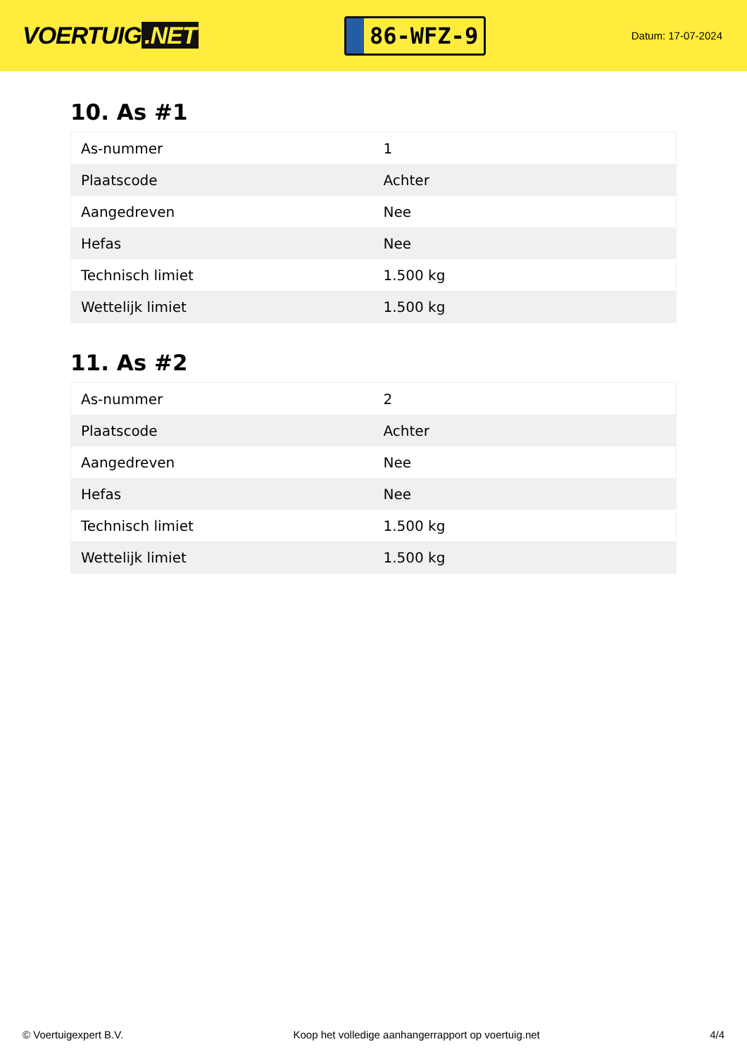VOERTUIG.NET
86-WFZ-9
Datum: 17-07-2024
10. As #1
| As-nummer | 1 |
| Plaatscode | Achter |
| Aangedreven | Nee |
| Hefas | Nee |
| Technisch limiet | 1.500 kg |
| Wettelijk limiet | 1.500 kg |
11. As #2
| As-nummer | 2 |
| Plaatscode | Achter |
| Aangedreven | Nee |
| Hefas | Nee |
| Technisch limiet | 1.500 kg |
| Wettelijk limiet | 1.500 kg |
© Voertuigexpert B.V. Koop het volledige aanhangerrapport op voertuig.net 4/4